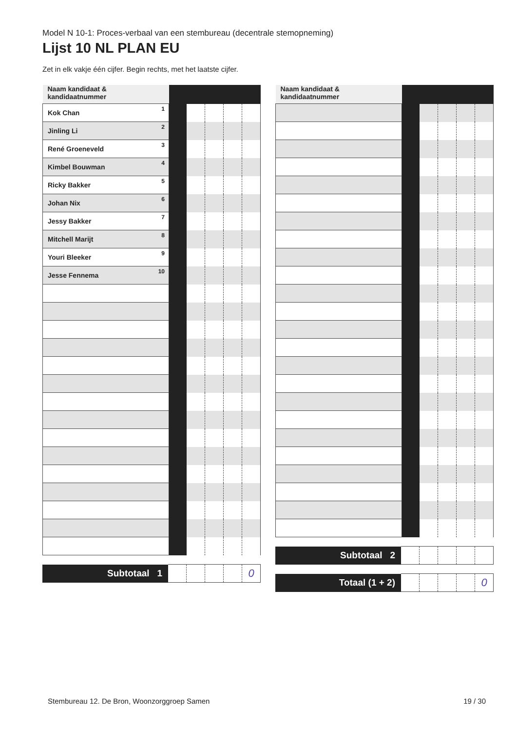Model N 10-1: Proces-verbaal van een stembureau (decentrale stemopneming)
Lijst 10 NL PLAN EU
Zet in elk vakje één cijfer. Begin rechts, met het laatste cijfer.
| Naam kandidaat & kandidaatnummer | | | | | |
| Kok Chan 1 | | | | | |
| Jinling Li 2 | | | | | |
| René Groeneveld 3 | | | | | |
| Kimbel Bouwman 4 | | | | | |
| Ricky Bakker 5 | | | | | |
| Johan Nix 6 | | | | | |
| Jessy Bakker 7 | | | | | |
| Mitchell Marijt 8 | | | | | |
| Youri Bleeker 9 | | | | | |
| Jesse Fennema 10 | | | | | |
| Subtotaal 1 | | | | | 0 |
| Naam kandidaat & kandidaatnummer | | | | | |
| Subtotaal 2 | | | | | |
| Totaal (1 + 2) | | | | | 0 |
Stembureau 12. De Bron, Woonzorggroep Samen 19 / 30